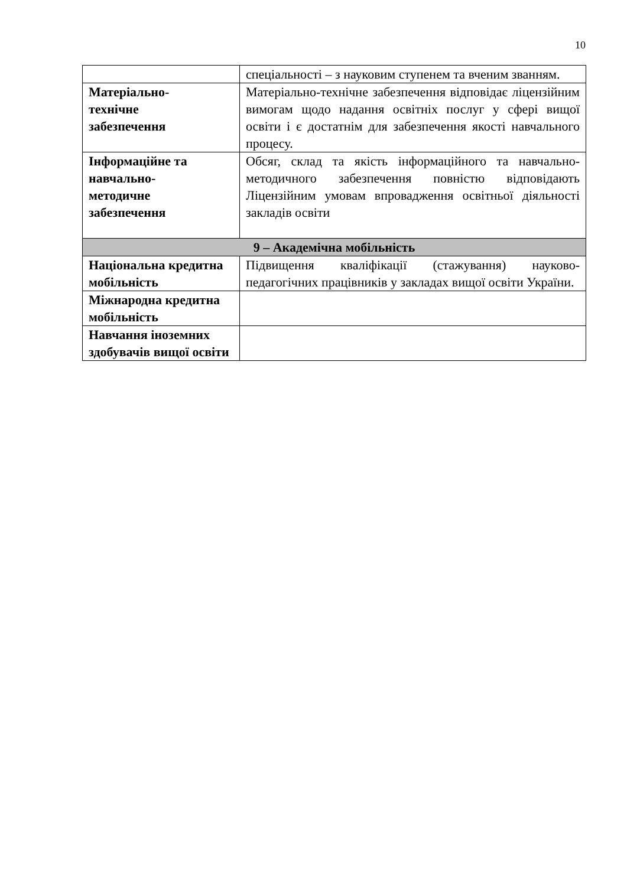10
| | спеціальності – з науковим ступенем та вченим званням. |
| Матеріально- технічне забезпечення | Матеріально-технічне забезпечення відповідає ліцензійним вимогам щодо надання освітніх послуг у сфері вищої освіти і є достатнім для забезпечення якості навчального процесу. |
| Інформаційне та навчально- методичне забезпечення | Обсяг, склад та якість інформаційного та навчально-методичного забезпечення повністю відповідають Ліцензійним умовам впровадження освітньої діяльності закладів освіти |
| 9 – Академічна мобільність | |
| Національна кредитна мобільність | Підвищення кваліфікації (стажування) науково-педагогічних працівників у закладах вищої освіти України. |
| Міжнародна кредитна мобільність | |
| Навчання іноземних здобувачів вищої освіти | |